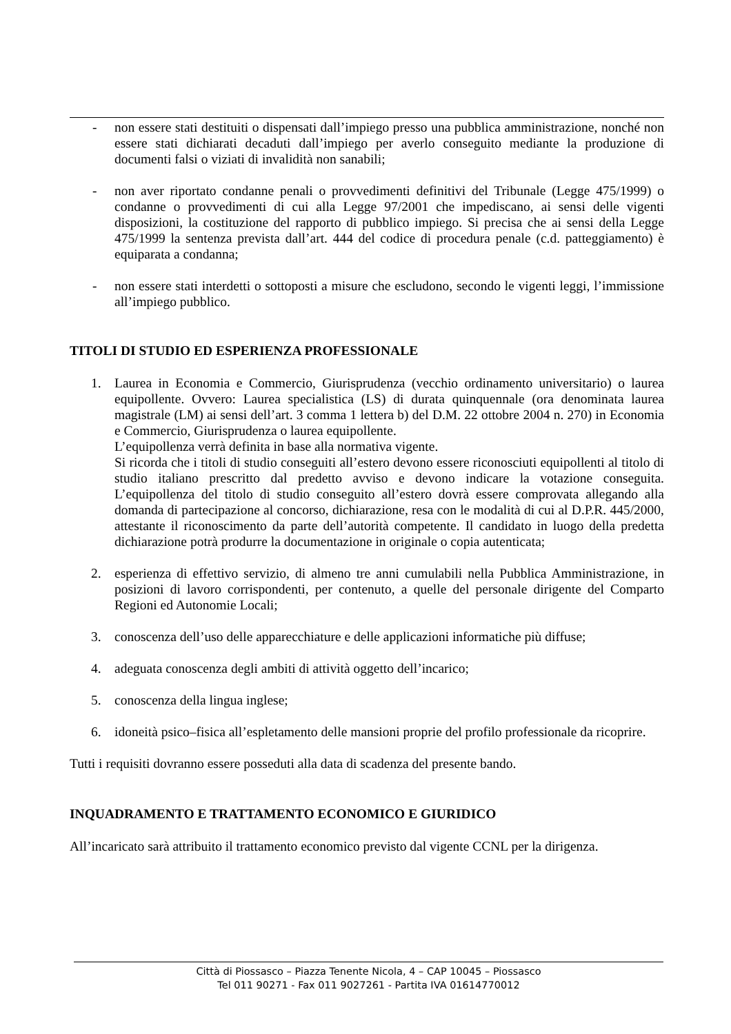- non essere stati destituiti o dispensati dall’impiego presso una pubblica amministrazione, nonché non essere stati dichiarati decaduti dall’impiego per averlo conseguito mediante la produzione di documenti falsi o viziati di invalidità non sanabili;
- non aver riportato condanne penali o provvedimenti definitivi del Tribunale (Legge 475/1999) o condanne o provvedimenti di cui alla Legge 97/2001 che impediscano, ai sensi delle vigenti disposizioni, la costituzione del rapporto di pubblico impiego. Si precisa che ai sensi della Legge 475/1999 la sentenza prevista dall’art. 444 del codice di procedura penale (c.d. patteggiamento) è equiparata a condanna;
- non essere stati interdetti o sottoposti a misure che escludono, secondo le vigenti leggi, l’immissione all’impiego pubblico.
TITOLI DI STUDIO ED ESPERIENZA PROFESSIONALE
1. Laurea in Economia e Commercio, Giurisprudenza (vecchio ordinamento universitario) o laurea equipollente. Ovvero: Laurea specialistica (LS) di durata quinquennale (ora denominata laurea magistrale (LM) ai sensi dell’art. 3 comma 1 lettera b) del D.M. 22 ottobre 2004 n. 270) in Economia e Commercio, Giurisprudenza o laurea equipollente.
L’equipollenza verrà definita in base alla normativa vigente.
Si ricorda che i titoli di studio conseguiti all’estero devono essere riconosciuti equipollenti al titolo di studio italiano prescritto dal predetto avviso e devono indicare la votazione conseguita. L’equipollenza del titolo di studio conseguito all’estero dovrà essere comprovata allegando alla domanda di partecipazione al concorso, dichiarazione, resa con le modalità di cui al D.P.R. 445/2000, attestante il riconoscimento da parte dell’autorità competente. Il candidato in luogo della predetta dichiarazione potrà produrre la documentazione in originale o copia autenticata;
2. esperienza di effettivo servizio, di almeno tre anni cumulabili nella Pubblica Amministrazione, in posizioni di lavoro corrispondenti, per contenuto, a quelle del personale dirigente del Comparto Regioni ed Autonomie Locali;
3. conoscenza dell’uso delle apparecchiature e delle applicazioni informatiche più diffuse;
4. adeguata conoscenza degli ambiti di attività oggetto dell’incarico;
5. conoscenza della lingua inglese;
6. idoneità psico–fisica all’espletamento delle mansioni proprie del profilo professionale da ricoprire.
Tutti i requisiti dovranno essere posseduti alla data di scadenza del presente bando.
INQUADRAMENTO E TRATTAMENTO ECONOMICO E GIURIDICO
All’incaricato sarà attribuito il trattamento economico previsto dal vigente CCNL per la dirigenza.
Città di Piossasco – Piazza Tenente Nicola, 4 – CAP 10045 – Piossasco
Tel 011 90271 - Fax 011 9027261 - Partita IVA 01614770012